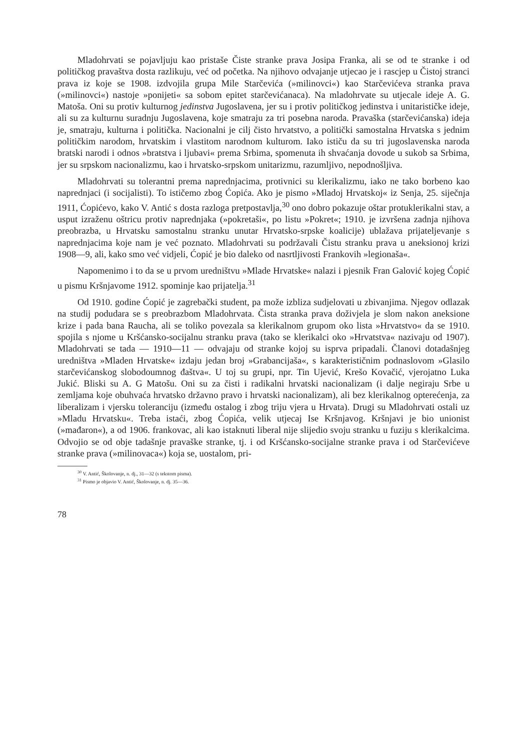Mladohrvati se pojavljuju kao pristaše Čiste stranke prava Josipa Franka, ali se od te stranke i od političkog pravaštva dosta razlikuju, već od početka. Na njihovo odvajanje utjecao je i rascjep u Čistoj stranci prava iz koje se 1908. izdvojila grupa Mile Starčevića (»milinovci«) kao Starčevićeva stranka prava (»milinovci«) nastoje »ponijeti« sa sobom epitet starčevićanaca). Na mladohrvate su utjecale ideje A. G. Matoša. Oni su protiv kulturnog jedinstva Jugoslavena, jer su i protiv političkog jedinstva i unitarističke ideje, ali su za kulturnu suradnju Jugoslavena, koje smatraju za tri posebna naroda. Pravaška (starčevićanska) ideja je, smatraju, kulturna i politička. Nacionalni je cilj čisto hrvatstvo, a politički samostalna Hrvatska s jednim političkim narodom, hrvatskim i vlastitom narodnom kulturom. Iako ističu da su tri jugoslavenska naroda bratski narodi i odnos »bratstva i ljubavi« prema Srbima, spomenuta ih shvaćanja dovode u sukob sa Srbima, jer su srpskom nacionalizmu, kao i hrvatsko-srpskom unitarizmu, razumljivo, nepodnošljiva.
Mladohrvati su tolerantni prema naprednjacima, protivnici su klerikalizmu, iako ne tako borbeno kao naprednjaci (i socijalisti). To ističemo zbog Ćopića. Ako je pismo »Mladoj Hrvatskoj« iz Senja, 25. siječnja 1911, Ćopićevo, kako V. Antić s dosta razloga pretpostavlja,<sup>30</sup> ono dobro pokazuje oštar protuklerikalni stav, a usput izraženu oštricu protiv naprednjaka (»pokretaši«, po listu »Pokret«; 1910. je izvršena zadnja njihova preobrazba, u Hrvatsku samostalnu stranku unutar Hrvatsko-srpske koalicije) ublažava prijateljevanje s naprednjacima koje nam je već poznato. Mladohrvati su podržavali Čistu stranku prava u aneksionoj krizi 1908—9, ali, kako smo već vidjeli, Ćopić je bio daleko od nasrtljivosti Frankovih »legionaša«.
Napomenimo i to da se u prvom uredništvu »Mlade Hrvatske« nalazi i pjesnik Fran Galović kojeg Ćopić u pismu Kršnjavome 1912. spominje kao prijatelja.<sup>31</sup>
Od 1910. godine Ćopić je zagrebački student, pa može izbliza sudjelovati u zbivanjima. Njegov odlazak na studij podudara se s preobrazbom Mladohrvata. Čista stranka prava doživjela je slom nakon aneksione krize i pada bana Raucha, ali se toliko povezala sa klerikalnom grupom oko lista »Hrvatstvo« da se 1910. spojila s njome u Kršćansko-socijalnu stranku prava (tako se klerikalci oko »Hrvatstva« nazivaju od 1907). Mladohrvati se tada — 1910—11 — odvajaju od stranke kojoj su isprva pripadali. Članovi dotadašnjeg uredništva »Mladen Hrvatske« izdaju jedan broj »Grabancijaša«, s karakterističnim podnaslovom »Glasilo starčevićanskog slobodoumnog đaštva«. U toj su grupi, npr. Tin Ujević, Krešo Kovačić, vjerojatno Luka Jukić. Bliski su A. G Matošu. Oni su za čisti i radikalni hrvatski nacionalizam (i dalje negiraju Srbe u zemljama koje obuhvaća hrvatsko državno pravo i hrvatski nacionalizam), ali bez klerikalnog opterećenja, za liberalizam i vjersku toleranciju (između ostalog i zbog triju vjera u Hrvata). Drugi su Mladohrvati ostali uz »Mladu Hrvatsku«. Treba istaći, zbog Ćopića, velik utjecaj Ise Kršnjavog. Kršnjavi je bio unionist (»mađaron«), a od 1906. frankovac, ali kao istaknuti liberal nije slijedio svoju stranku u fuziju s klerikalcima. Odvojio se od obje tadašnje pravaške stranke, tj. i od Kršćansko-socijalne stranke prava i od Starčevićeve stranke prava (»milinovaca«) koja se, uostalom, pri-
<sup>30</sup> V. Antić, Školovanje, n. dj., 31—32 (s tekstom pisma).
<sup>31</sup> Pismo je objavio V. Antić, Školovanje, n. dj. 35—36.
78